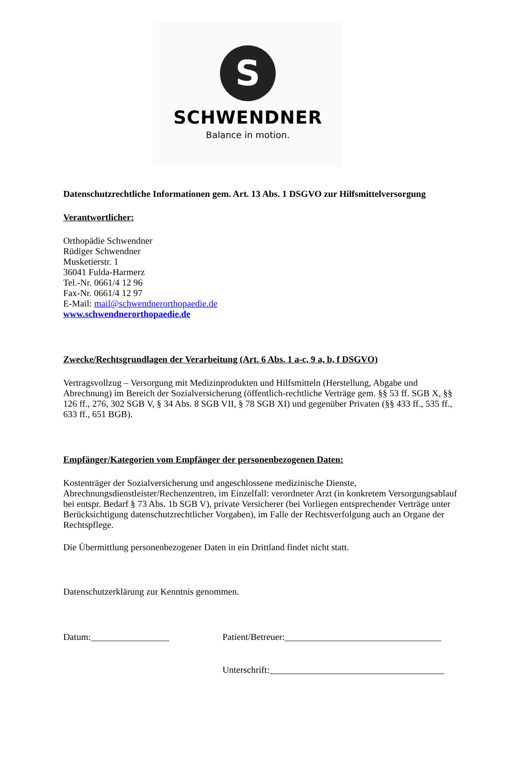S
SCHWENDNER
Balance in motion.
Datenschutzrechtliche Informationen gem. Art. 13 Abs. 1 DSGVO zur Hilfsmittelversorgung
Verantwortlicher:
Orthopädie Schwendner
Rüdiger Schwendner
Musketierstr. 1
36041 Fulda-Harmerz
Tel.-Nr. 0661/4 12 96
Fax-Nr. 0661/4 12 97
E-Mail: mail@schwendnerorthopaedie.de
www.schwendnerorthopaedie.de
Zwecke/Rechtsgrundlagen der Verarbeitung (Art. 6 Abs. 1 a-c, 9 a, b, f DSGVO)
Vertragsvollzug – Versorgung mit Medizinprodukten und Hilfsmitteln (Herstellung, Abgabe und Abrechnung) im Bereich der Sozialversicherung (öffentlich-rechtliche Verträge gem. §§ 53 ff. SGB X, §§ 126 ff., 276, 302 SGB V, § 34 Abs. 8 SGB VII, § 78 SGB XI) und gegenüber Privaten (§§ 433 ff., 535 ff., 633 ff., 651 BGB).
Empfänger/Kategorien vom Empfänger der personenbezogenen Daten:
Kostenträger der Sozialversicherung und angeschlossene medizinische Dienste, Abrechnungsdienstleister/Rechenzentren, im Einzelfall: verordneter Arzt (in konkretem Versorgungsablauf bei entspr. Bedarf § 73 Abs. 1b SGB V), private Versicherer (bei Vorliegen entsprechender Verträge unter Berücksichtigung datenschutzrechtlicher Vorgaben), im Falle der Rechtsverfolgung auch an Organe der Rechtspflege.
Die Übermittlung personenbezogener Daten in ein Drittland findet nicht statt.
Datenschutzerklärung zur Kenntnis genommen.
Datum:_________________ Patient/Betreuer:__________________________________
Unterschrift:______________________________________